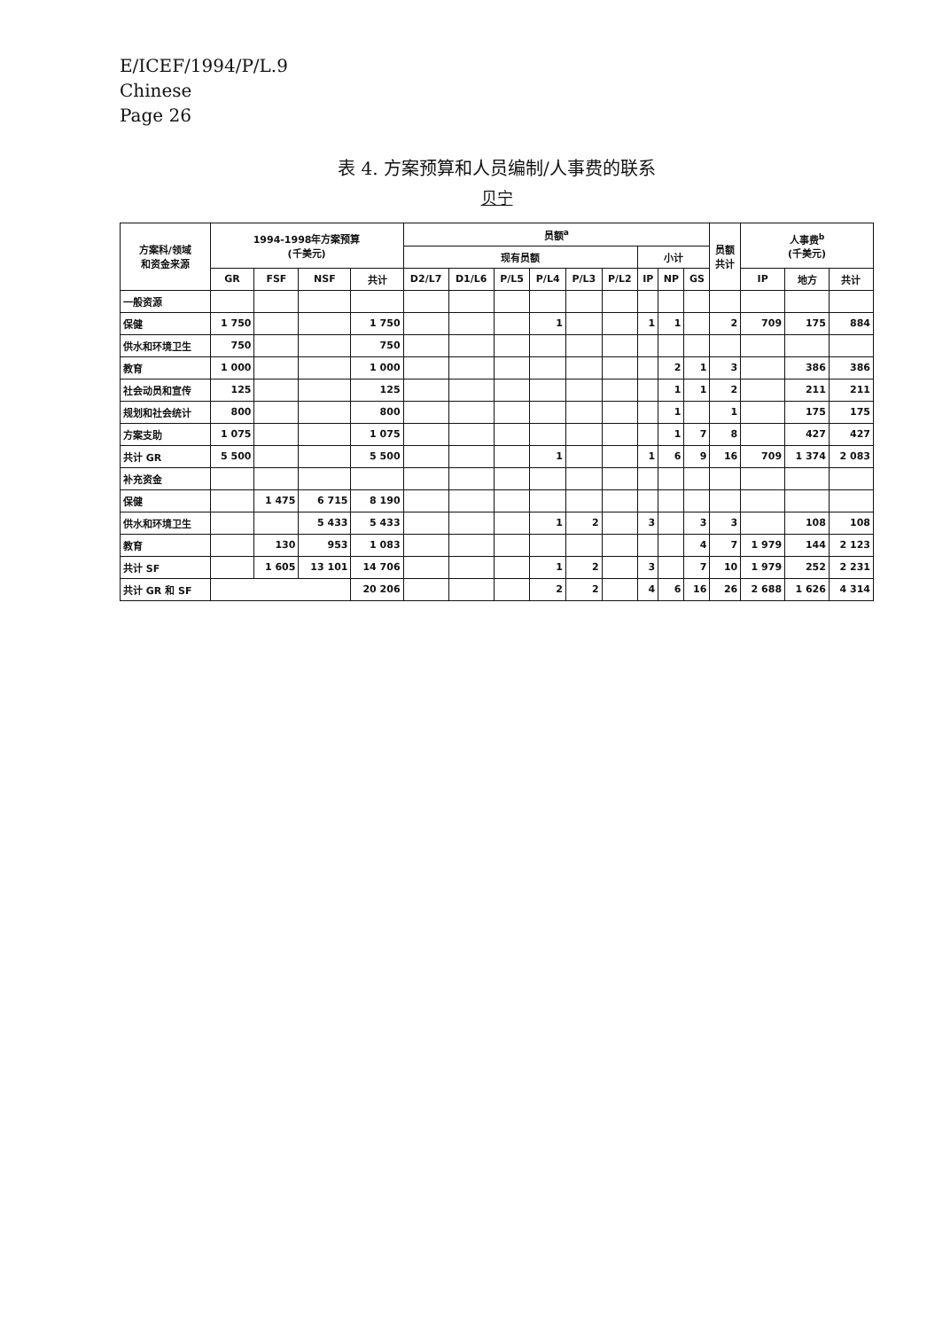E/ICEF/1994/P/L.9
Chinese
Page 26
表 4. 方案预算和人员编制/人事费的联系
贝宁
| 方案科/领域 和资金来源 | 1994-1998年方案预算 (千美元) | | | | 员额<sup>a</sup> | | | | | | | | | 员额 共计 | 人事费<sup>b</sup> (千美元) | | |
| --- | --- | --- | --- | --- | --- | --- | --- | --- | --- | --- | --- | --- | --- | --- | --- | --- | --- |
| | | | | | 现有员额 | | | | | | 小计 | | | | | | |
| | GR | FSF | NSF | 共计 | D2/L7 | D1/L6 | P/L5 | P/L4 | P/L3 | P/L2 | IP | NP | GS | | IP | 地方 | 共计 |
| 一般资源 | | | | | | | | | | | | | | | | | |
| 保健 | 1 750 | | | 1 750 | | | | 1 | | | 1 | 1 | | 2 | 709 | 175 | 884 |
| 供水和环境卫生 | 750 | | | 750 | | | | | | | | | | | | | |
| 教育 | 1 000 | | | 1 000 | | | | | | | | 2 | 1 | 3 | | 386 | 386 |
| 社会动员和宣传 | 125 | | | 125 | | | | | | | | 1 | 1 | 2 | | 211 | 211 |
| 规划和社会统计 | 800 | | | 800 | | | | | | | | 1 | | 1 | | 175 | 175 |
| 方案支助 | 1 075 | | | 1 075 | | | | | | | | 1 | 7 | 8 | | 427 | 427 |
| 共计 GR | 5 500 | | | 5 500 | | | | 1 | | | 1 | 6 | 9 | 16 | 709 | 1 374 | 2 083 |
| 补充资金 | | | | | | | | | | | | | | | | | |
| 保健 | | 1 475 | 6 715 | 8 190 | | | | | | | | | | | | | |
| 供水和环境卫生 | | | 5 433 | 5 433 | | | | 1 | 2 | | 3 | | 3 | 3 | | 108 | 108 |
| 教育 | | 130 | 953 | 1 083 | | | | | | | | | 4 | 7 | 1 979 | 144 | 2 123 |
| 共计 SF | | 1 605 | 13 101 | 14 706 | | | | 1 | 2 | | 3 | | 7 | 10 | 1 979 | 252 | 2 231 |
| 共计 GR 和 SF | | | | 20 206 | | | | 2 | 2 | | 4 | 6 | 16 | 26 | 2 688 | 1 626 | 4 314 |